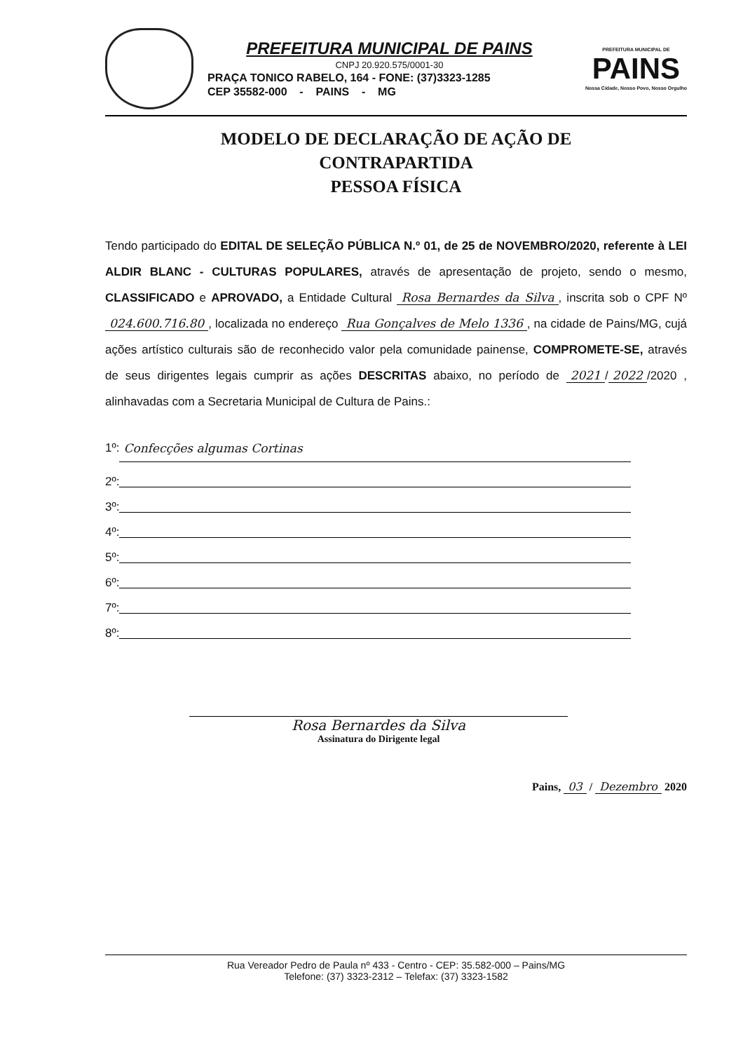PREFEITURA MUNICIPAL DE PAINS
CNPJ 20.920.575/0001-30
PRAÇA TONICO RABELO, 164 - FONE: (37)3323-1285
CEP 35582-000 - PAINS - MG
PREFEITURA MUNICIPAL DE
PAINS
Nossa Cidade, Nosso Povo, Nosso Orgulho
MODELO DE DECLARAÇÃO DE AÇÃO DE
CONTRAPARTIDA
PESSOA FÍSICA
Tendo participado do EDITAL DE SELEÇÃO PÚBLICA N.º 01, de 25 de NOVEMBRO/2020, referente à LEI ALDIR BLANC - CULTURAS POPULARES, através de apresentação de projeto, sendo o mesmo, CLASSIFICADO e APROVADO, a Entidade Cultural Rosa Bernardes da Silva, inscrita sob o CPF Nº 024.600.716.80, localizada no endereço Rua Gonçalves de Melo 1336, na cidade de Pains/MG, cujá ações artístico culturais são de reconhecido valor pela comunidade painense, COMPROMETE-SE, através de seus dirigentes legais cumprir as ações DESCRITAS abaixo, no período de 2021 / 2022 /2020 , alinhavadas com a Secretaria Municipal de Cultura de Pains.:
1º: Confecções algumas Cortinas
2º:
3º:
4º:
5º:
6º:
7º:
8º:
Rosa Bernardes da Silva
Assinatura do Dirigente legal
Pains, 03 / Dezembro 2020
Rua Vereador Pedro de Paula nº 433 - Centro - CEP: 35.582-000 – Pains/MG
Telefone: (37) 3323-2312 – Telefax: (37) 3323-1582